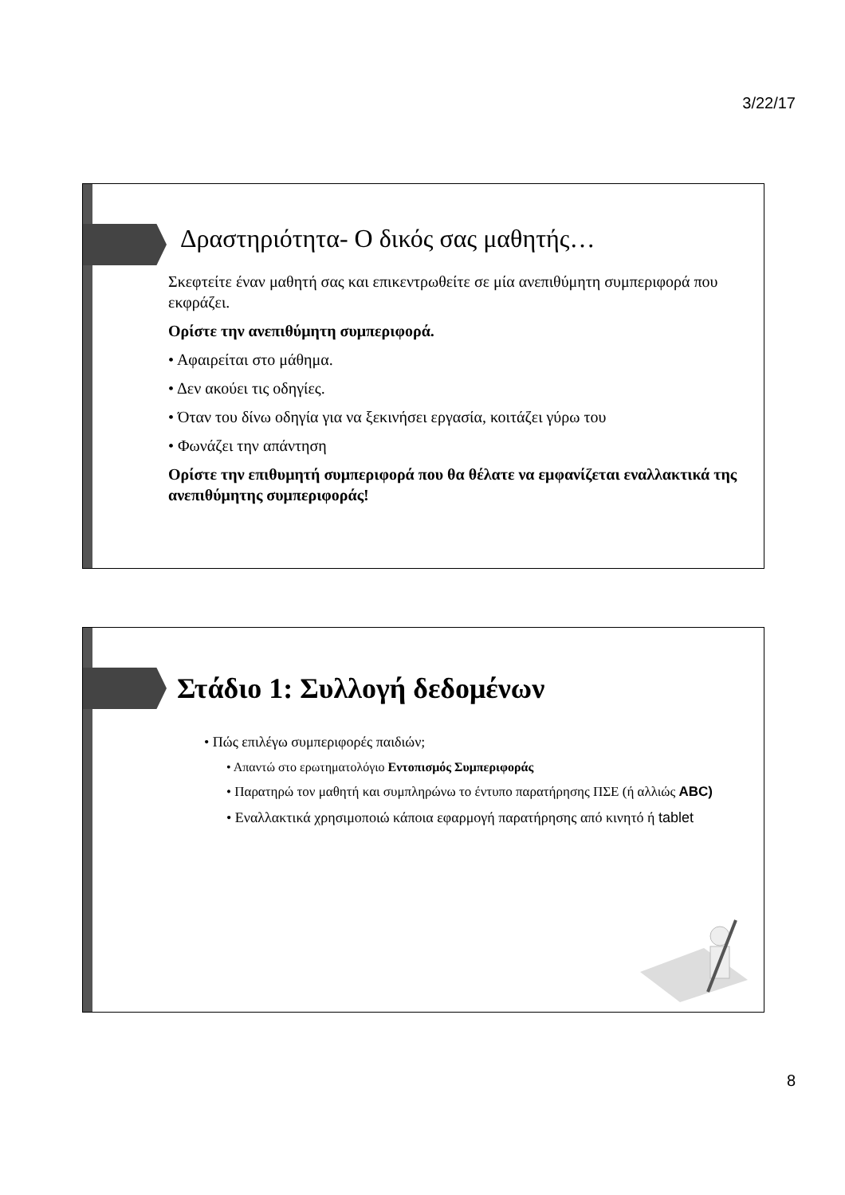3/22/17
Δραστηριότητα- Ο δικός σας μαθητής…
Σκεφτείτε έναν μαθητή σας και επικεντρωθείτε σε μία ανεπιθύμητη συμπεριφορά που εκφράζει.
Ορίστε την ανεπιθύμητη συμπεριφορά.
• Αφαιρείται στο μάθημα.
• Δεν ακούει τις οδηγίες.
• Όταν του δίνω οδηγία για να ξεκινήσει εργασία, κοιτάζει γύρω του
• Φωνάζει την απάντηση
Ορίστε την επιθυμητή συμπεριφορά που θα θέλατε να εμφανίζεται εναλλακτικά της ανεπιθύμητης συμπεριφοράς!
Στάδιο 1: Συλλογή δεδομένων
• Πώς επιλέγω συμπεριφορές παιδιών;
• Απαντώ στο ερωτηματολόγιο Εντοπισμός Συμπεριφοράς
• Παρατηρώ τον μαθητή και συμπληρώνω το έντυπο παρατήρησης ΠΣΕ (ή αλλιώς ABC)
• Εναλλακτικά χρησιμοποιώ κάποια εφαρμογή παρατήρησης από κινητό ή tablet
8